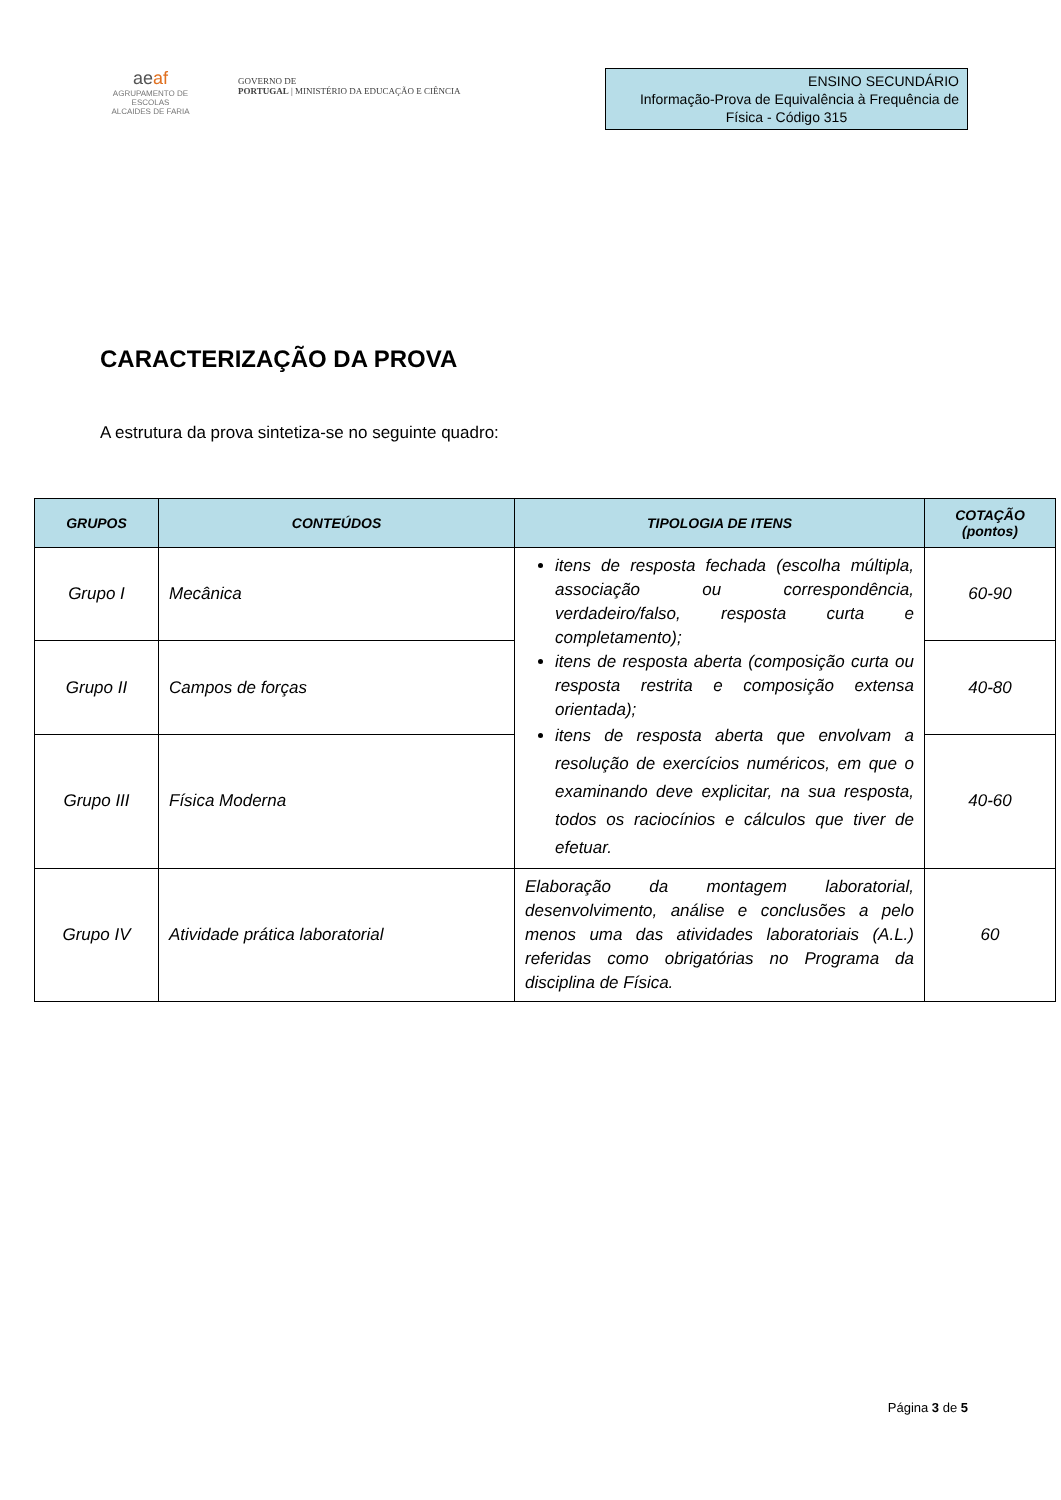aeaf
AGRUPAMENTO DE ESCOLAS
ALCAIDES DE FARIA
GOVERNO DE
PORTUGAL | MINISTÉRIO DA EDUCAÇÃO E CIÊNCIA
ENSINO SECUNDÁRIO
Informação-Prova de Equivalência à Frequência de
Física - Código 315
CARACTERIZAÇÃO DA PROVA
A estrutura da prova sintetiza-se no seguinte quadro:
| GRUPOS | CONTEÚDOS | TIPOLOGIA DE ITENS | COTAÇÃO (pontos) |
| --- | --- | --- | --- |
| Grupo I | Mecânica | itens de resposta fechada (escolha múltipla, associação ou correspondência, verdadeiro/falso, resposta curta e completamento); itens de resposta aberta (composição curta ou resposta restrita e composição extensa orientada); itens de resposta aberta que envolvam a resolução de exercícios numéricos, em que o examinando deve explicitar, na sua resposta, todos os raciocínios e cálculos que tiver de efetuar. | 60-90 |
| Grupo II | Campos de forças | | 40-80 |
| Grupo III | Física Moderna | | 40-60 |
| Grupo IV | Atividade prática laboratorial | Elaboração da montagem laboratorial, desenvolvimento, análise e conclusões a pelo menos uma das atividades laboratoriais (A.L.) referidas como obrigatórias no Programa da disciplina de Física. | 60 |
Página 3 de 5